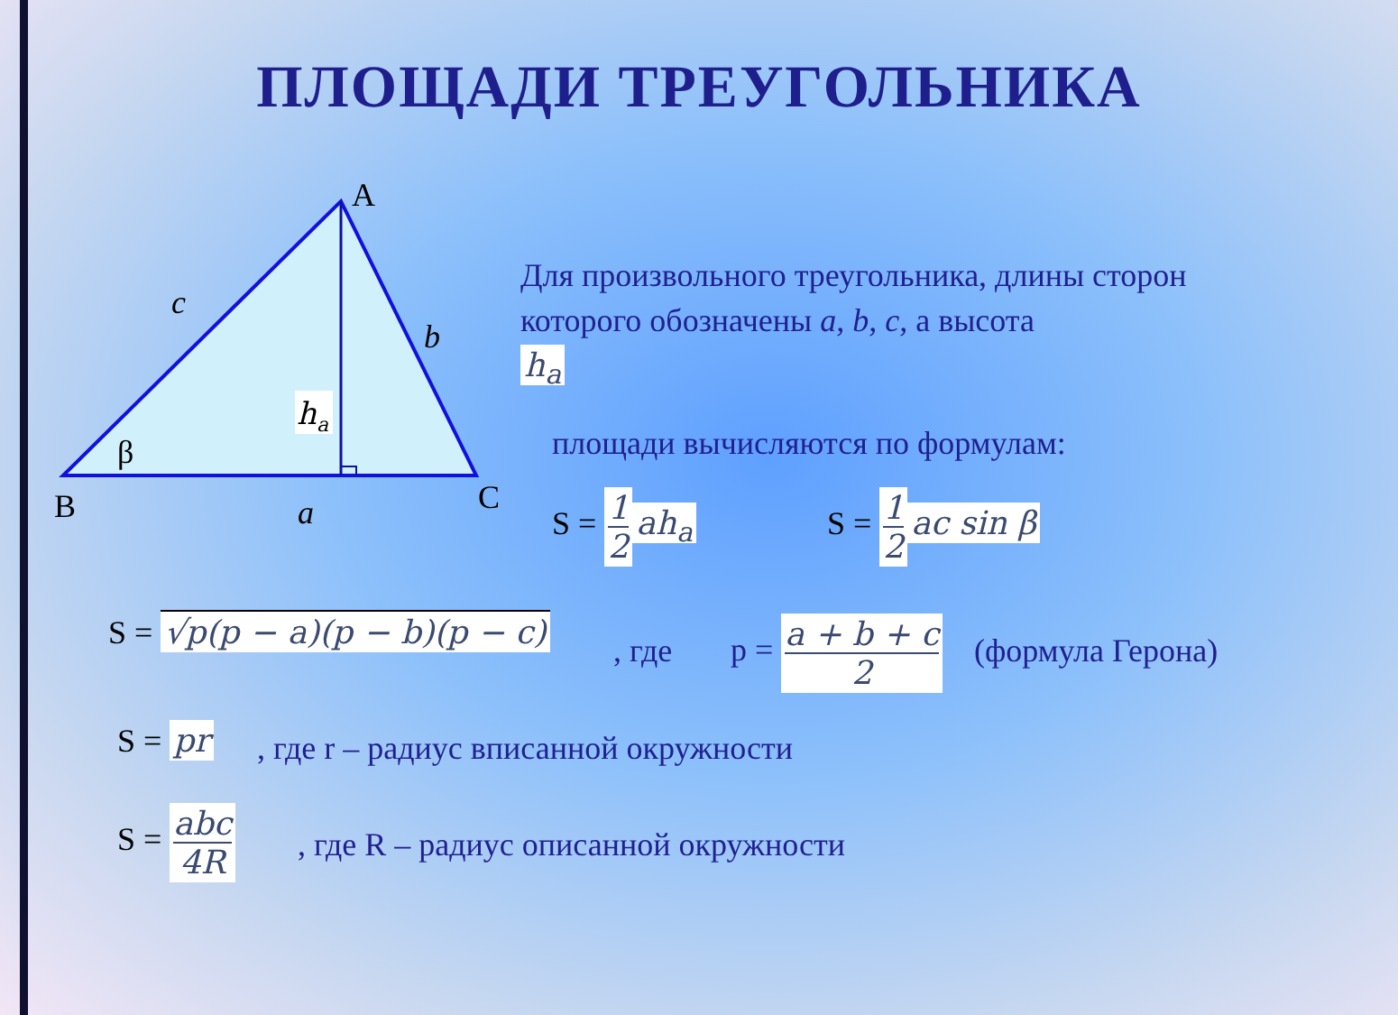ПЛОЩАДИ ТРЕУГОЛЬНИКА
A
B
C
c
b
a
β
ha
Для произвольного треугольника, длины сторон которого обозначены a, b, c, а высота
h<sub>a</sub>
площади вычисляются по формулам:
S = 1 2 ah<sub>a</sub> S = 1 2 ac sin β
S = √p(p − a)(p − b)(p − c) , где p = a + b + c 2 (формула Герона)
S = pr
, где r – радиус вписанной окружности
S = abc 4R
, где R – радиус описанной окружности